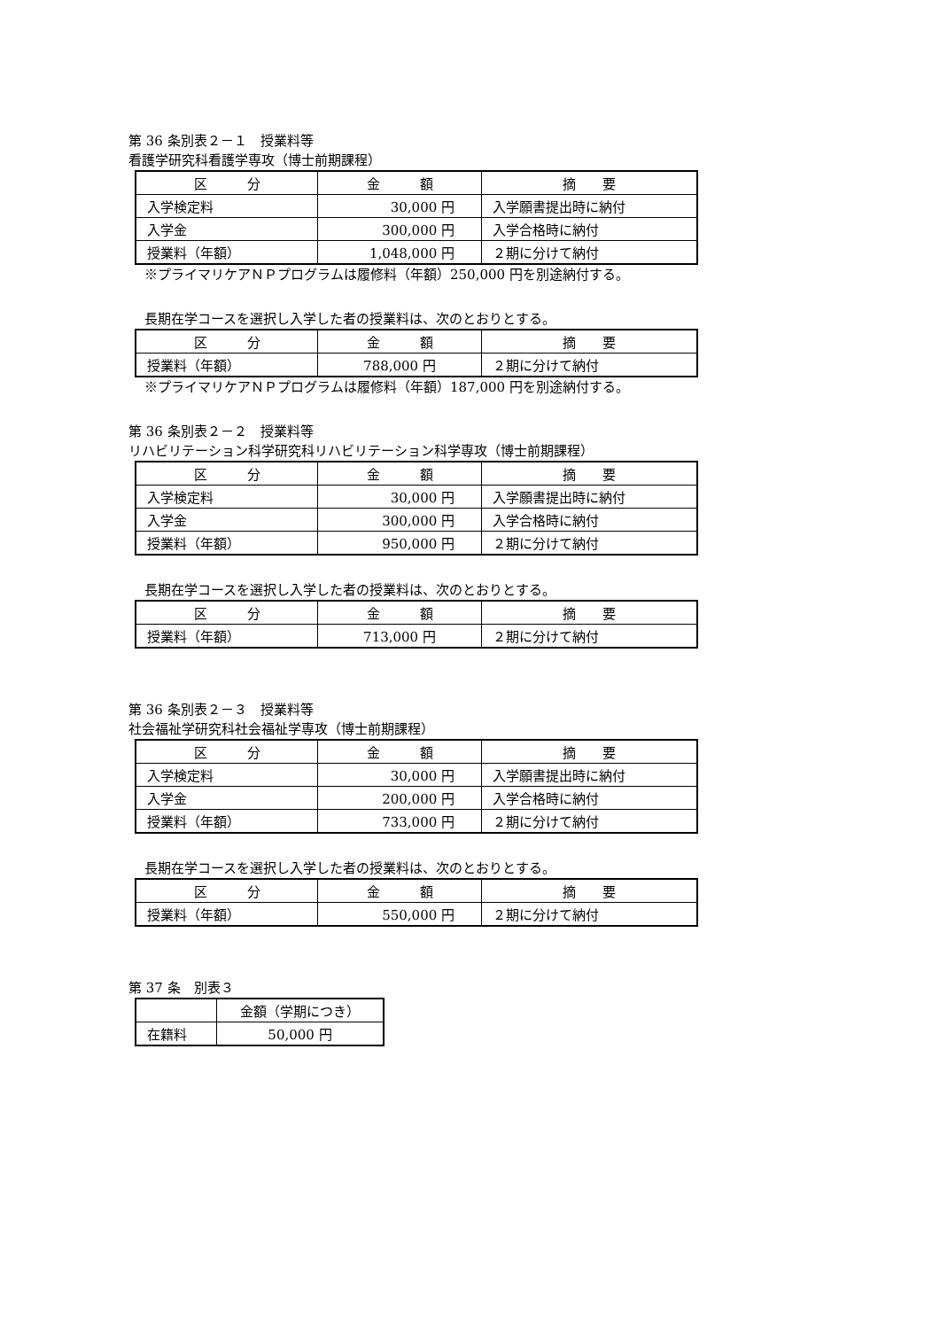第 36 条別表２－１　授業料等
看護学研究科看護学専攻（博士前期課程）
| 区 分 | 金 額 | 摘 要 |
| 入学検定料 | 30,000 円 | 入学願書提出時に納付 |
| 入学金 | 300,000 円 | 入学合格時に納付 |
| 授業料（年額） | 1,048,000 円 | ２期に分けて納付 |
※プライマリケアＮＰプログラムは履修料（年額）250,000 円を別途納付する。
長期在学コースを選択し入学した者の授業料は、次のとおりとする。
| 区 分 | 金 額 | 摘 要 |
| 授業料（年額） | 788,000 円 | ２期に分けて納付 |
※プライマリケアＮＰプログラムは履修料（年額）187,000 円を別途納付する。
第 36 条別表２－２　授業料等
リハビリテーション科学研究科リハビリテーション科学専攻（博士前期課程）
| 区 分 | 金 額 | 摘 要 |
| 入学検定料 | 30,000 円 | 入学願書提出時に納付 |
| 入学金 | 300,000 円 | 入学合格時に納付 |
| 授業料（年額） | 950,000 円 | ２期に分けて納付 |
長期在学コースを選択し入学した者の授業料は、次のとおりとする。
| 区 分 | 金 額 | 摘 要 |
| 授業料（年額） | 713,000 円 | ２期に分けて納付 |
第 36 条別表２－３　授業料等
社会福祉学研究科社会福祉学専攻（博士前期課程）
| 区 分 | 金 額 | 摘 要 |
| 入学検定料 | 30,000 円 | 入学願書提出時に納付 |
| 入学金 | 200,000 円 | 入学合格時に納付 |
| 授業料（年額） | 733,000 円 | ２期に分けて納付 |
長期在学コースを選択し入学した者の授業料は、次のとおりとする。
| 区 分 | 金 額 | 摘 要 |
| 授業料（年額） | 550,000 円 | ２期に分けて納付 |
第 37 条　別表３
| | 金額（学期につき） |
| 在籍料 | 50,000 円 |